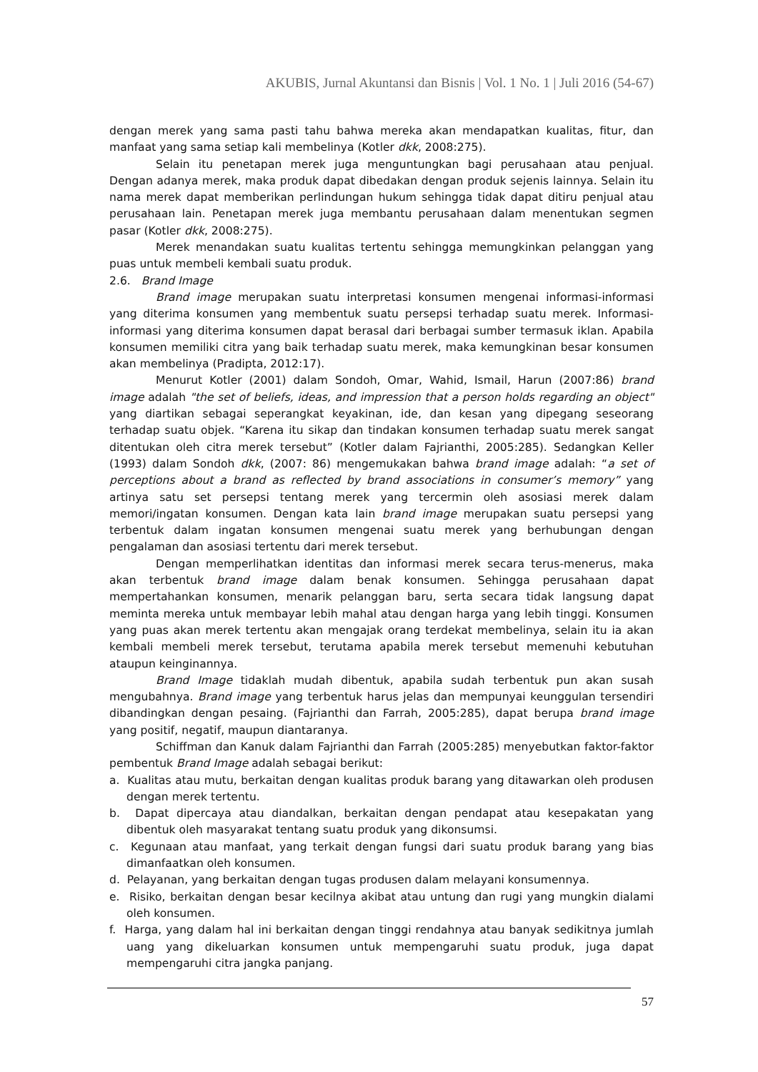AKUBIS, Jurnal Akuntansi dan Bisnis | Vol. 1 No. 1 | Juli 2016 (54-67)
dengan merek yang sama pasti tahu bahwa mereka akan mendapatkan kualitas, fitur, dan manfaat yang sama setiap kali membelinya (Kotler dkk, 2008:275).
Selain itu penetapan merek juga menguntungkan bagi perusahaan atau penjual. Dengan adanya merek, maka produk dapat dibedakan dengan produk sejenis lainnya. Selain itu nama merek dapat memberikan perlindungan hukum sehingga tidak dapat ditiru penjual atau perusahaan lain. Penetapan merek juga membantu perusahaan dalam menentukan segmen pasar (Kotler dkk, 2008:275).
Merek menandakan suatu kualitas tertentu sehingga memungkinkan pelanggan yang puas untuk membeli kembali suatu produk.
2.6. Brand Image
Brand image merupakan suatu interpretasi konsumen mengenai informasi-informasi yang diterima konsumen yang membentuk suatu persepsi terhadap suatu merek. Informasi-informasi yang diterima konsumen dapat berasal dari berbagai sumber termasuk iklan. Apabila konsumen memiliki citra yang baik terhadap suatu merek, maka kemungkinan besar konsumen akan membelinya (Pradipta, 2012:17).
Menurut Kotler (2001) dalam Sondoh, Omar, Wahid, Ismail, Harun (2007:86) brand image adalah "the set of beliefs, ideas, and impression that a person holds regarding an object" yang diartikan sebagai seperangkat keyakinan, ide, dan kesan yang dipegang seseorang terhadap suatu objek. “Karena itu sikap dan tindakan konsumen terhadap suatu merek sangat ditentukan oleh citra merek tersebut” (Kotler dalam Fajrianthi, 2005:285). Sedangkan Keller (1993) dalam Sondoh dkk, (2007: 86) mengemukakan bahwa brand image adalah: “a set of perceptions about a brand as reflected by brand associations in consumer’s memory” yang artinya satu set persepsi tentang merek yang tercermin oleh asosiasi merek dalam memori/ingatan konsumen. Dengan kata lain brand image merupakan suatu persepsi yang terbentuk dalam ingatan konsumen mengenai suatu merek yang berhubungan dengan pengalaman dan asosiasi tertentu dari merek tersebut.
Dengan memperlihatkan identitas dan informasi merek secara terus-menerus, maka akan terbentuk brand image dalam benak konsumen. Sehingga perusahaan dapat mempertahankan konsumen, menarik pelanggan baru, serta secara tidak langsung dapat meminta mereka untuk membayar lebih mahal atau dengan harga yang lebih tinggi. Konsumen yang puas akan merek tertentu akan mengajak orang terdekat membelinya, selain itu ia akan kembali membeli merek tersebut, terutama apabila merek tersebut memenuhi kebutuhan ataupun keinginannya.
Brand Image tidaklah mudah dibentuk, apabila sudah terbentuk pun akan susah mengubahnya. Brand image yang terbentuk harus jelas dan mempunyai keunggulan tersendiri dibandingkan dengan pesaing. (Fajrianthi dan Farrah, 2005:285), dapat berupa brand image yang positif, negatif, maupun diantaranya.
Schiffman dan Kanuk dalam Fajrianthi dan Farrah (2005:285) menyebutkan faktor-faktor pembentuk Brand Image adalah sebagai berikut:
a. Kualitas atau mutu, berkaitan dengan kualitas produk barang yang ditawarkan oleh produsen dengan merek tertentu.
b. Dapat dipercaya atau diandalkan, berkaitan dengan pendapat atau kesepakatan yang dibentuk oleh masyarakat tentang suatu produk yang dikonsumsi.
c. Kegunaan atau manfaat, yang terkait dengan fungsi dari suatu produk barang yang bias dimanfaatkan oleh konsumen.
d. Pelayanan, yang berkaitan dengan tugas produsen dalam melayani konsumennya.
e. Risiko, berkaitan dengan besar kecilnya akibat atau untung dan rugi yang mungkin dialami oleh konsumen.
f. Harga, yang dalam hal ini berkaitan dengan tinggi rendahnya atau banyak sedikitnya jumlah uang yang dikeluarkan konsumen untuk mempengaruhi suatu produk, juga dapat mempengaruhi citra jangka panjang.
57